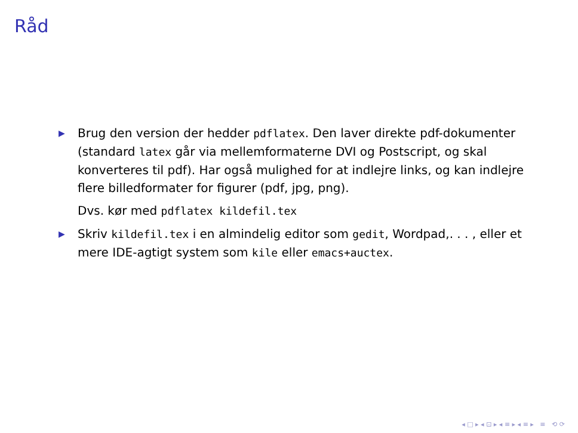Råd
▶
Brug den version der hedder pdflatex. Den laver direkte pdf-dokumenter (standard latex går via mellemformaterne DVI og Postscript, og skal konverteres til pdf). Har også mulighed for at indlejre links, og kan indlejre flere billedformater for figurer (pdf, jpg, png).
Dvs. kør med pdflatex kildefil.tex
▶
Skriv kildefil.tex i en almindelig editor som gedit, Wordpad,. . . , eller et mere IDE-agtigt system som kile eller emacs+auctex.
◂ □ ▸ ◂ ⊡ ▸ ◂ ≡ ▸ ◂ ≡ ▸ ≡ ⟲ ⟳